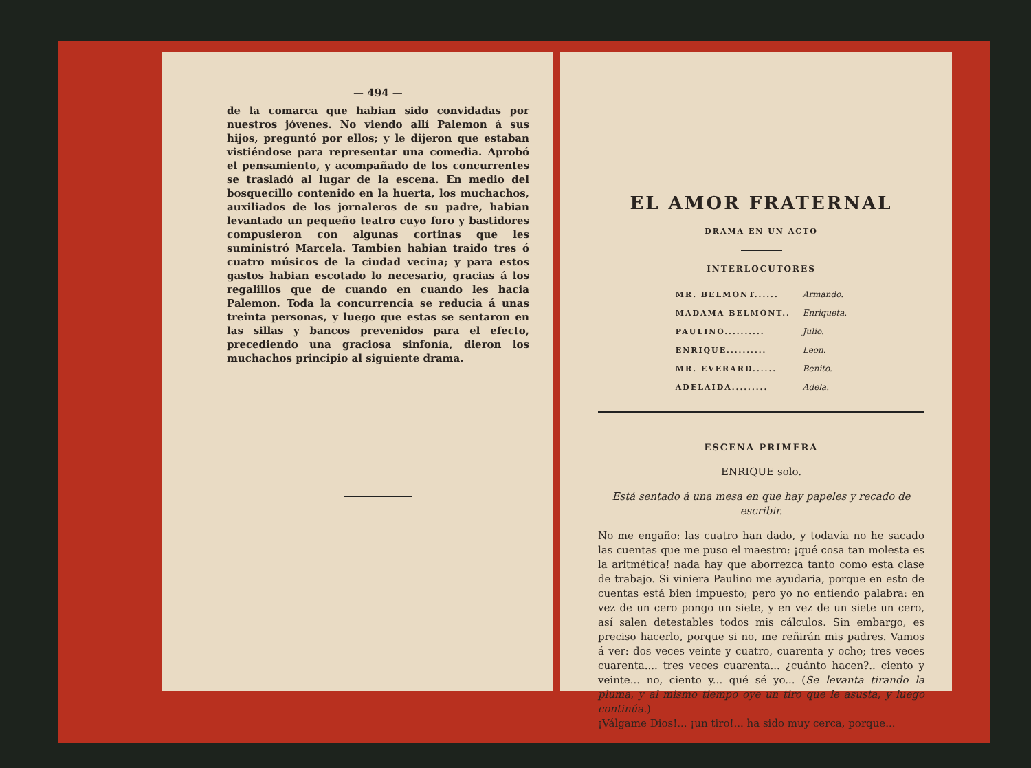— 494 —
de la comarca que habian sido convidadas por nuestros jóvenes. No viendo allí Palemon á sus hijos, preguntó por ellos; y le dijeron que estaban vistiéndose para representar una comedia. Aprobó el pensamiento, y acompañado de los concurrentes se trasladó al lugar de la escena. En medio del bosquecillo contenido en la huerta, los muchachos, auxiliados de los jornaleros de su padre, habian levantado un pequeño teatro cuyo foro y bastidores compusieron con algunas cortinas que les suministró Marcela. Tambien habian traido tres ó cuatro músicos de la ciudad vecina; y para estos gastos habian escotado lo necesario, gracias á los regalillos que de cuando en cuando les hacia Palemon. Toda la concurrencia se reducia á unas treinta personas, y luego que estas se sentaron en las sillas y bancos prevenidos para el efecto, precediendo una graciosa sinfonía, dieron los muchachos principio al siguiente drama.
EL AMOR FRATERNAL
DRAMA EN UN ACTO
INTERLOCUTORES
| MR. BELMONT...... | Armando. |
| MADAMA BELMONT.. | Enriqueta. |
| PAULINO.......... | Julio. |
| ENRIQUE.......... | Leon. |
| MR. EVERARD...... | Benito. |
| ADELAIDA......... | Adela. |
ESCENA PRIMERA
ENRIQUE solo.
Está sentado á una mesa en que hay papeles y recado de escribir.
No me engaño: las cuatro han dado, y todavía no he sacado las cuentas que me puso el maestro: ¡qué cosa tan molesta es la aritmética! nada hay que aborrezca tanto como esta clase de trabajo. Si viniera Paulino me ayudaria, porque en esto de cuentas está bien impuesto; pero yo no entiendo palabra: en vez de un cero pongo un siete, y en vez de un siete un cero, así salen detestables todos mis cálculos. Sin embargo, es preciso hacerlo, porque si no, me reñirán mis padres. Vamos á ver: dos veces veinte y cuatro, cuarenta y ocho; tres veces cuarenta.... tres veces cuarenta... ¿cuánto hacen?.. ciento y veinte... no, ciento y... qué sé yo... (Se levanta tirando la pluma, y al mismo tiempo oye un tiro que le asusta, y luego continúa.)
¡Válgame Dios!... ¡un tiro!... ha sido muy cerca, porque...